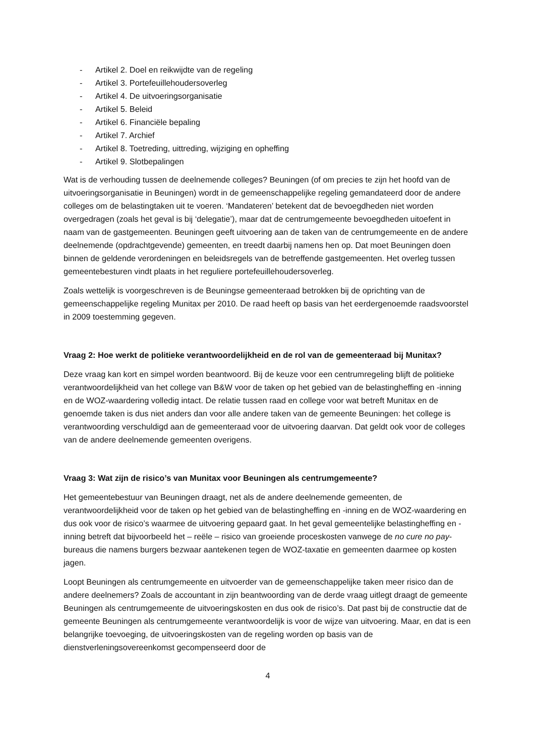- Artikel 2. Doel en reikwijdte van de regeling
- Artikel 3. Portefeuillehoudersoverleg
- Artikel 4. De uitvoeringsorganisatie
- Artikel 5. Beleid
- Artikel 6. Financiële bepaling
- Artikel 7. Archief
- Artikel 8. Toetreding, uittreding, wijziging en opheffing
- Artikel 9. Slotbepalingen
Wat is de verhouding tussen de deelnemende colleges? Beuningen (of om precies te zijn het hoofd van de uitvoeringsorganisatie in Beuningen) wordt in de gemeenschappelijke regeling gemandateerd door de andere colleges om de belastingtaken uit te voeren. ‘Mandateren’ betekent dat de bevoegdheden niet worden overgedragen (zoals het geval is bij ‘delegatie’), maar dat de centrumgemeente bevoegdheden uitoefent in naam van de gastgemeenten. Beuningen geeft uitvoering aan de taken van de centrumgemeente en de andere deelnemende (opdrachtgevende) gemeenten, en treedt daarbij namens hen op. Dat moet Beuningen doen binnen de geldende verordeningen en beleidsregels van de betreffende gastgemeenten. Het overleg tussen gemeentebesturen vindt plaats in het reguliere portefeuillehoudersoverleg.
Zoals wettelijk is voorgeschreven is de Beuningse gemeenteraad betrokken bij de oprichting van de gemeenschappelijke regeling Munitax per 2010. De raad heeft op basis van het eerdergenoemde raadsvoorstel in 2009 toestemming gegeven.
Vraag 2: Hoe werkt de politieke verantwoordelijkheid en de rol van de gemeenteraad bij Munitax?
Deze vraag kan kort en simpel worden beantwoord. Bij de keuze voor een centrumregeling blijft de politieke verantwoordelijkheid van het college van B&W voor de taken op het gebied van de belastingheffing en -inning en de WOZ-waardering volledig intact. De relatie tussen raad en college voor wat betreft Munitax en de genoemde taken is dus niet anders dan voor alle andere taken van de gemeente Beuningen: het college is verantwoording verschuldigd aan de gemeenteraad voor de uitvoering daarvan. Dat geldt ook voor de colleges van de andere deelnemende gemeenten overigens.
Vraag 3: Wat zijn de risico’s van Munitax voor Beuningen als centrumgemeente?
Het gemeentebestuur van Beuningen draagt, net als de andere deelnemende gemeenten, de verantwoordelijkheid voor de taken op het gebied van de belastingheffing en -inning en de WOZ-waardering en dus ook voor de risico’s waarmee de uitvoering gepaard gaat. In het geval gemeentelijke belastingheffing en -inning betreft dat bijvoorbeeld het – reële – risico van groeiende proceskosten vanwege de no cure no pay-bureaus die namens burgers bezwaar aantekenen tegen de WOZ-taxatie en gemeenten daarmee op kosten jagen.
Loopt Beuningen als centrumgemeente en uitvoerder van de gemeenschappelijke taken meer risico dan de andere deelnemers? Zoals de accountant in zijn beantwoording van de derde vraag uitlegt draagt de gemeente Beuningen als centrumgemeente de uitvoeringskosten en dus ook de risico’s. Dat past bij de constructie dat de gemeente Beuningen als centrumgemeente verantwoordelijk is voor de wijze van uitvoering. Maar, en dat is een belangrijke toevoeging, de uitvoeringskosten van de regeling worden op basis van de dienstverleningsovereenkomst gecompenseerd door de
4